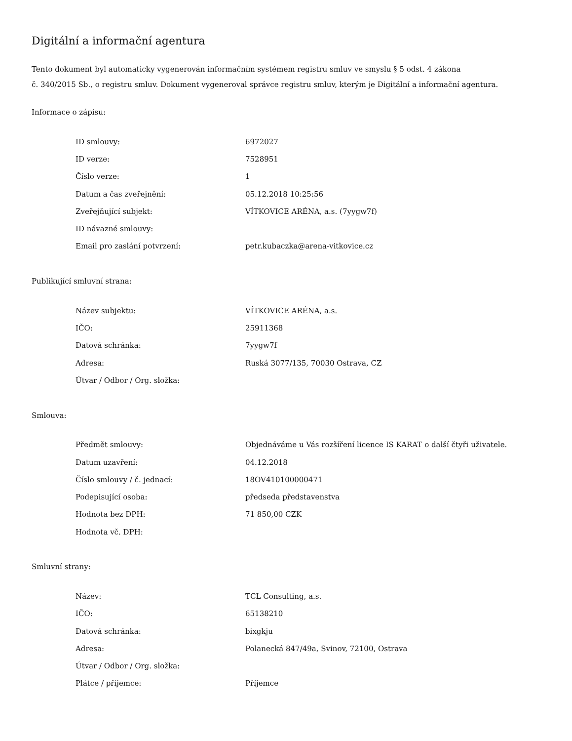Digitální a informační agentura
Tento dokument byl automaticky vygenerován informačním systémem registru smluv ve smyslu § 5 odst. 4 zákona
č. 340/2015 Sb., o registru smluv. Dokument vygeneroval správce registru smluv, kterým je Digitální a informační agentura.
Informace o zápisu:
| ID smlouvy: | 6972027 |
| ID verze: | 7528951 |
| Číslo verze: | 1 |
| Datum a čas zveřejnění: | 05.12.2018 10:25:56 |
| Zveřejňující subjekt: | VÍTKOVICE ARÉNA, a.s. (7yygw7f) |
| ID návazné smlouvy: | |
| Email pro zaslání potvrzení: | petr.kubaczka@arena-vitkovice.cz |
Publikující smluvní strana:
| Název subjektu: | VÍTKOVICE ARÉNA, a.s. |
| IČO: | 25911368 |
| Datová schránka: | 7yygw7f |
| Adresa: | Ruská 3077/135, 70030 Ostrava, CZ |
| Útvar / Odbor / Org. složka: | |
Smlouva:
| Předmět smlouvy: | Objednáváme u Vás rozšíření licence IS KARAT o další čtyři uživatele. |
| Datum uzavření: | 04.12.2018 |
| Číslo smlouvy / č. jednací: | 18OV410100000471 |
| Podepisující osoba: | předseda představenstva |
| Hodnota bez DPH: | 71 850,00 CZK |
| Hodnota vč. DPH: | |
Smluvní strany:
| Název: | TCL Consulting, a.s. |
| IČO: | 65138210 |
| Datová schránka: | bixgkju |
| Adresa: | Polanecká 847/49a, Svinov, 72100, Ostrava |
| Útvar / Odbor / Org. složka: | |
| Plátce / příjemce: | Příjemce |